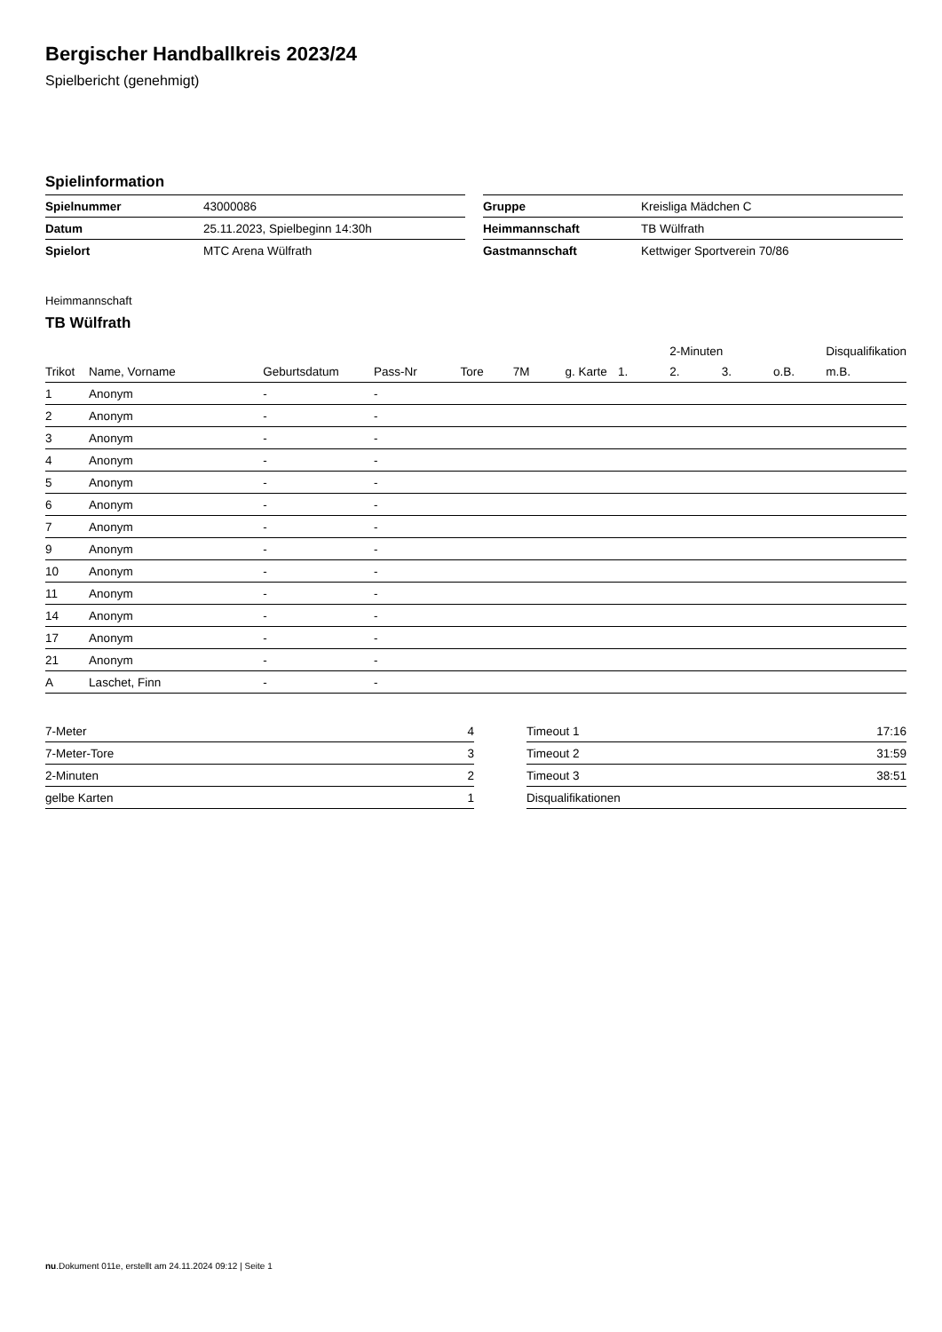Bergischer Handballkreis 2023/24
Spielbericht (genehmigt)
Spielinformation
| Spielnummer | 43000086 |
| Datum | 25.11.2023, Spielbeginn 14:30h |
| Spielort | MTC Arena Wülfrath |
| Gruppe | Kreisliga Mädchen C |
| Heimmannschaft | TB Wülfrath |
| Gastmannschaft | Kettwiger Sportverein 70/86 |
Heimmannschaft
TB Wülfrath
| | | | | | | | | 2-Minuten | | | Disqualifikation |
| --- | --- | --- | --- | --- | --- | --- | --- | --- | --- | --- | --- |
| Trikot | Name, Vorname | Geburtsdatum | Pass-Nr | Tore | 7M | g. Karte | 1. | 2. | 3. | o.B. | m.B. |
| 1 | Anonym | - | - | | | | | | | | |
| 2 | Anonym | - | - | | | | | | | | |
| 3 | Anonym | - | - | | | | | | | | |
| 4 | Anonym | - | - | | | | | | | | |
| 5 | Anonym | - | - | | | | | | | | |
| 6 | Anonym | - | - | | | | | | | | |
| 7 | Anonym | - | - | | | | | | | | |
| 9 | Anonym | - | - | | | | | | | | |
| 10 | Anonym | - | - | | | | | | | | |
| 11 | Anonym | - | - | | | | | | | | |
| 14 | Anonym | - | - | | | | | | | | |
| 17 | Anonym | - | - | | | | | | | | |
| 21 | Anonym | - | - | | | | | | | | |
| A | Laschet, Finn | - | - | | | | | | | | |
| 7-Meter | 4 |
| 7-Meter-Tore | 3 |
| 2-Minuten | 2 |
| gelbe Karten | 1 |
| Timeout 1 | 17:16 |
| Timeout 2 | 31:59 |
| Timeout 3 | 38:51 |
| Disqualifikationen | |
nu.Dokument 011e, erstellt am 24.11.2024 09:12 | Seite 1